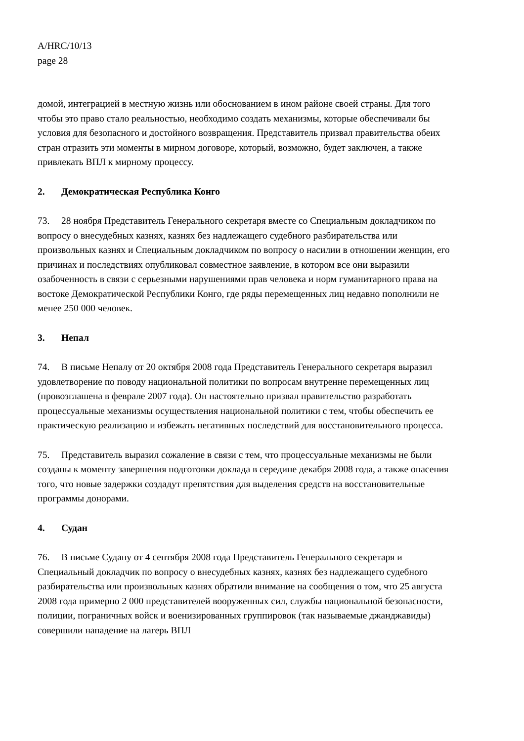A/HRC/10/13
page 28
домой, интеграцией в местную жизнь или обоснованием в ином районе своей страны. Для того чтобы это право стало реальностью, необходимо создать механизмы, которые обеспечивали бы условия для безопасного и достойного возвращения. Представитель призвал правительства обеих стран отразить эти моменты в мирном договоре, который, возможно, будет заключен, а также привлекать ВПЛ к мирному процессу.
2. Демократическая Республика Конго
73. 28 ноября Представитель Генерального секретаря вместе со Специальным докладчиком по вопросу о внесудебных казнях, казнях без надлежащего судебного разбирательства или произвольных казнях и Специальным докладчиком по вопросу о насилии в отношении женщин, его причинах и последствиях опубликовал совместное заявление, в котором все они выразили озабоченность в связи с серьезными нарушениями прав человека и норм гуманитарного права на востоке Демократической Республики Конго, где ряды перемещенных лиц недавно пополнили не менее 250 000 человек.
3. Непал
74. В письме Непалу от 20 октября 2008 года Представитель Генерального секретаря выразил удовлетворение по поводу национальной политики по вопросам внутренне перемещенных лиц (провозглашена в феврале 2007 года). Он настоятельно призвал правительство разработать процессуальные механизмы осуществления национальной политики с тем, чтобы обеспечить ее практическую реализацию и избежать негативных последствий для восстановительного процесса.
75. Представитель выразил сожаление в связи с тем, что процессуальные механизмы не были созданы к моменту завершения подготовки доклада в середине декабря 2008 года, а также опасения того, что новые задержки создадут препятствия для выделения средств на восстановительные программы донорами.
4. Судан
76. В письме Судану от 4 сентября 2008 года Представитель Генерального секретаря и Специальный докладчик по вопросу о внесудебных казнях, казнях без надлежащего судебного разбирательства или произвольных казнях обратили внимание на сообщения о том, что 25 августа 2008 года примерно 2 000 представителей вооруженных сил, службы национальной безопасности, полиции, пограничных войск и военизированных группировок (так называемые джанджавиды) совершили нападение на лагерь ВПЛ